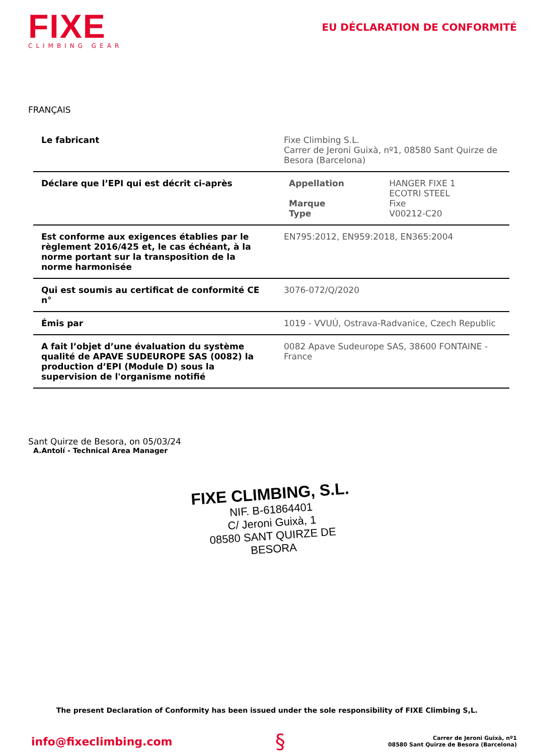FIXE
CLIMBING GEAR
EU DÉCLARATION DE CONFORMITÉ
FRANÇAIS
| Le fabricant | Fixe Climbing S.L. Carrer de Jeroni Guixà, nº1, 08580 Sant Quirze de Besora (Barcelona) |
| Déclare que l’EPI qui est décrit ci-après | / Appellation / HANGER FIXE 1 ECOTRI STEEL / / Marque Type / Fixe V00212-C20 / |
| Est conforme aux exigences établies par le règlement 2016/425 et, le cas échéant, à la norme portant sur la transposition de la norme harmonisée | EN795:2012, EN959:2018, EN365:2004 |
| Qui est soumis au certificat de conformité CE n° | 3076-072/Q/2020 |
| Émis par | 1019 - VVUÚ, Ostrava-Radvanice, Czech Republic |
| A fait l’objet d’une évaluation du système qualité de APAVE SUDEUROPE SAS (0082) la production d’EPI (Module D) sous la supervision de l'organisme notifié | 0082 Apave Sudeurope SAS, 38600 FONTAINE - France |
Sant Quirze de Besora, on 05/03/24
A.Antolí - Technical Area Manager
FIXE CLIMBING, S.L.
NIF. B-61864401
C/ Jeroni Guixà, 1
08580 SANT QUIRZE DE BESORA
The present Declaration of Conformity has been issued under the sole responsibility of FIXE Climbing S,L.
info@fixeclimbing.com
§
Carrer de Jeroni Guixà, nº1
08580 Sant Quirze de Besora (Barcelona)